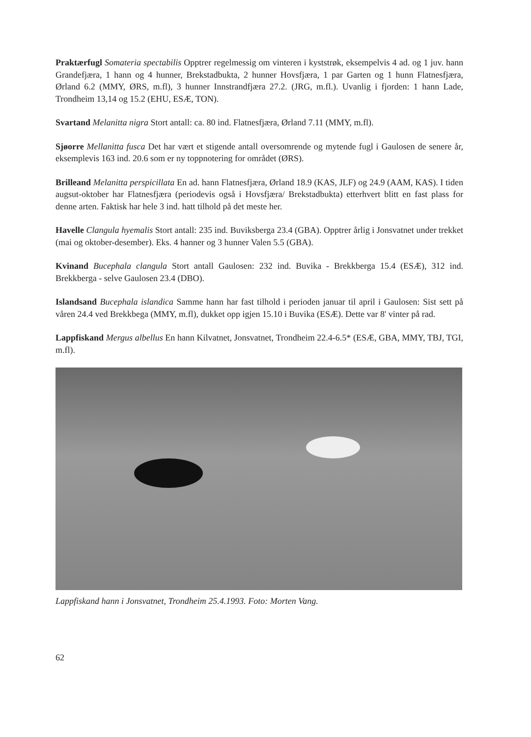Praktærfugl Somateria spectabilis Opptrer regelmessig om vinteren i kyststrøk, eksempelvis 4 ad. og 1 juv. hann Grandefjæra, 1 hann og 4 hunner, Brekstadbukta, 2 hunner Hovsfjæra, 1 par Garten og 1 hunn Flatnesfjæra, Ørland 6.2 (MMY, ØRS, m.fl), 3 hunner Innstrandfjæra 27.2. (JRG, m.fl.). Uvanlig i fjorden: 1 hann Lade, Trondheim 13,14 og 15.2 (EHU, ESÆ, TON).
Svartand Melanitta nigra Stort antall: ca. 80 ind. Flatnesfjæra, Ørland 7.11 (MMY, m.fl).
Sjøorre Mellanitta fusca Det har vært et stigende antall oversomrende og mytende fugl i Gaulosen de senere år, eksemplevis 163 ind. 20.6 som er ny toppnotering for området (ØRS).
Brilleand Melanitta perspicillata En ad. hann Flatnesfjæra, Ørland 18.9 (KAS, JLF) og 24.9 (AAM, KAS). I tiden augsut-oktober har Flatnesfjæra (periodevis også i Hovsfjæra/ Brekstadbukta) etterhvert blitt en fast plass for denne arten. Faktisk har hele 3 ind. hatt tilhold på det meste her.
Havelle Clangula hyemalis Stort antall: 235 ind. Buviksberga 23.4 (GBA). Opptrer årlig i Jonsvatnet under trekket (mai og oktober-desember). Eks. 4 hanner og 3 hunner Valen 5.5 (GBA).
Kvinand Bucephala clangula Stort antall Gaulosen: 232 ind. Buvika - Brekkberga 15.4 (ESÆ), 312 ind. Brekkberga - selve Gaulosen 23.4 (DBO).
Islandsand Bucephala islandica Samme hann har fast tilhold i perioden januar til april i Gaulosen: Sist sett på våren 24.4 ved Brekkbega (MMY, m.fl), dukket opp igjen 15.10 i Buvika (ESÆ). Dette var 8' vinter på rad.
Lappfiskand Mergus albellus En hann Kilvatnet, Jonsvatnet, Trondheim 22.4-6.5* (ESÆ, GBA, MMY, TBJ, TGI, m.fl).
Lappfiskand hann i Jonsvatnet, Trondheim 25.4.1993. Foto: Morten Vang.
62